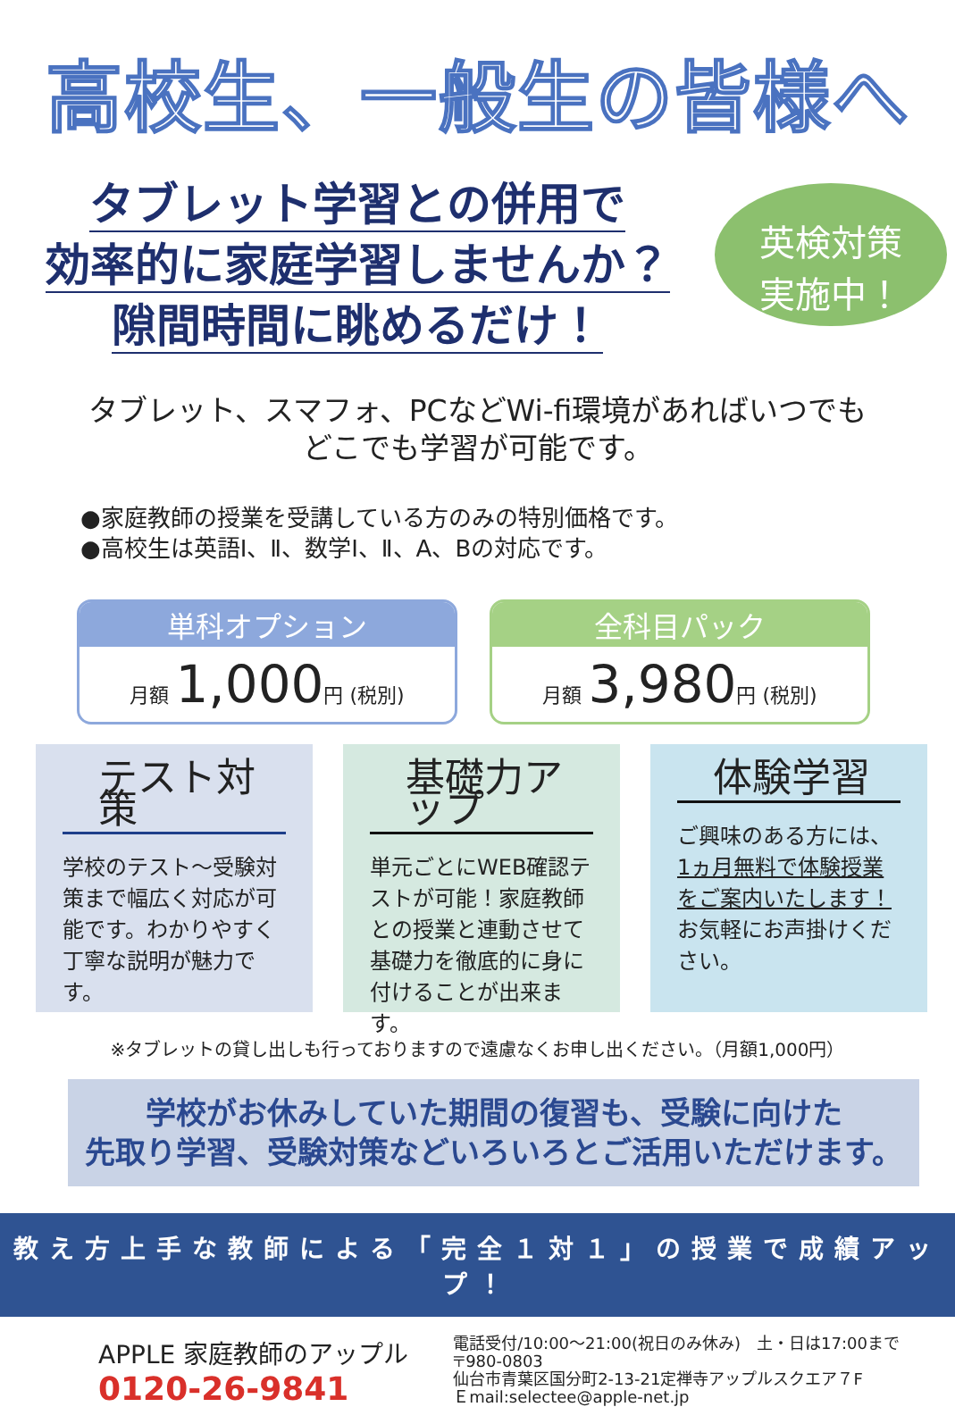高校生、一般生の皆様へ
タブレット学習との併用で
効率的に家庭学習しませんか？
隙間時間に眺めるだけ！
英検対策
実施中！
タブレット、スマフォ、PCなどWi-fi環境があればいつでも
どこでも学習が可能です。
●家庭教師の授業を受講している方のみの特別価格です。
●高校生は英語Ⅰ、Ⅱ、数学Ⅰ、Ⅱ、A、Bの対応です。
単科オプション
月額 1,000円 (税別)
全科目パック
月額 3,980円 (税別)
テスト対策
学校のテスト～受験対策まで幅広く対応が可能です。わかりやすく丁寧な説明が魅力です。
基礎力アップ
単元ごとにWEB確認テストが可能！家庭教師との授業と連動させて基礎力を徹底的に身に付けることが出来ます。
体験学習
ご興味のある方には、1ヵ月無料で体験授業をご案内いたします！お気軽にお声掛けください。
※タブレットの貸し出しも行っておりますので遠慮なくお申し出ください。（月額1,000円）
学校がお休みしていた期間の復習も、受験に向けた
先取り学習、受験対策などいろいろとご活用いただけます。
教え方上手な教師による「完全１対１」の授業で成績アップ！
APPLE 家庭教師のアップル
0120-26-9841
電話受付/10:00～21:00(祝日のみ休み)　土・日は17:00まで
〒980-0803
仙台市青葉区国分町2-13-21定禅寺アップルスクエア７F
Ｅmail:selectee@apple-net.jp